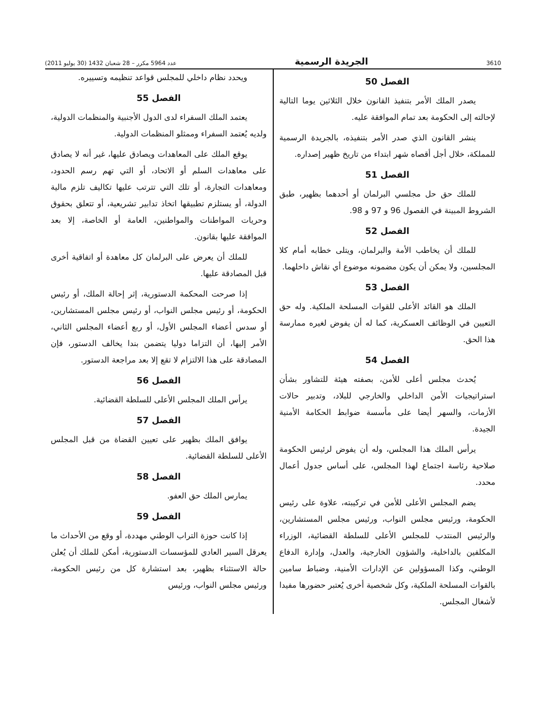3610 الجريدة الرسمية عدد 5964 مكرر – 28 شعبان 1432 (30 يوليو 2011)
الفصل 50
يصدر الملك الأمر بتنفيذ القانون خلال الثلاثين يوما التالية لإحالته إلى الحكومة بعد تمام الموافقة عليه.
ينشر القانون الذي صدر الأمر بتنفيذه، بالجريدة الرسمية للمملكة، خلال أجل أقصاه شهر ابتداء من تاريخ ظهير إصداره.
الفصل 51
للملك حق حل مجلسي البرلمان أو أحدهما بظهير، طبق الشروط المبينة في الفصول 96 و 97 و 98.
الفصل 52
للملك أن يخاطب الأمة والبرلمان، ويتلى خطابه أمام كلا المجلسين، ولا يمكن أن يكون مضمونه موضوع أي نقاش داخلهما.
الفصل 53
الملك هو القائد الأعلى للقوات المسلحة الملكية. وله حق التعيين في الوظائف العسكرية، كما له أن يفوض لغيره ممارسة هذا الحق.
الفصل 54
يُحدث مجلس أعلى للأمن، بصفته هيئة للتشاور بشأن استراتيجيات الأمن الداخلي والخارجي للبلاد، وتدبير حالات الأزمات، والسهر أيضا على مأسسة ضوابط الحكامة الأمنية الجيدة.
يرأس الملك هذا المجلس، وله أن يفوض لرئيس الحكومة صلاحية رئاسة اجتماع لهذا المجلس، على أساس جدول أعمال محدد.
يضم المجلس الأعلى للأمن في تركيبته، علاوة على رئيس الحكومة، ورئيس مجلس النواب، ورئيس مجلس المستشارين، والرئيس المنتدب للمجلس الأعلى للسلطة القضائية، الوزراء المكلفين بالداخلية، والشؤون الخارجية، والعدل، وإدارة الدفاع الوطني، وكذا المسؤولين عن الإدارات الأمنية، وضباط سامين بالقوات المسلحة الملكية، وكل شخصية أخرى يُعتبر حضورها مفيدا لأشغال المجلس.
ويحدد نظام داخلي للمجلس قواعد تنظيمه وتسييره.
الفصل 55
يعتمد الملك السفراء لدى الدول الأجنبية والمنظمات الدولية، ولديه يُعتمد السفراء وممثلو المنظمات الدولية.
يوقع الملك على المعاهدات ويصادق عليها، غير أنه لا يصادق على معاهدات السلم أو الاتحاد، أو التي تهم رسم الحدود، ومعاهدات التجارة، أو تلك التي تترتب عليها تكاليف تلزم مالية الدولة، أو يستلزم تطبيقها اتخاذ تدابير تشريعية، أو تتعلق بحقوق وحريات المواطنات والمواطنين، العامة أو الخاصة، إلا بعد الموافقة عليها بقانون.
للملك أن يعرض على البرلمان كل معاهدة أو اتفاقية أخرى قبل المصادقة عليها.
إذا صرحت المحكمة الدستورية، إثر إحالة الملك، أو رئيس الحكومة، أو رئيس مجلس النواب، أو رئيس مجلس المستشارين، أو سدس أعضاء المجلس الأول، أو ربع أعضاء المجلس الثاني، الأمر إليها، أن التزاما دوليا يتضمن بندا يخالف الدستور، فإن المصادقة على هذا الالتزام لا تقع إلا بعد مراجعة الدستور.
الفصل 56
يرأس الملك المجلس الأعلى للسلطة القضائية.
الفصل 57
يوافق الملك بظهير على تعيين القضاة من قبل المجلس الأعلى للسلطة القضائية.
الفصل 58
يمارس الملك حق العفو.
الفصل 59
إذا كانت حوزة التراب الوطني مهددة، أو وقع من الأحداث ما يعرقل السير العادي للمؤسسات الدستورية، أمكن للملك أن يُعلن حالة الاستثناء بظهير، بعد استشارة كل من رئيس الحكومة، ورئيس مجلس النواب، ورئيس